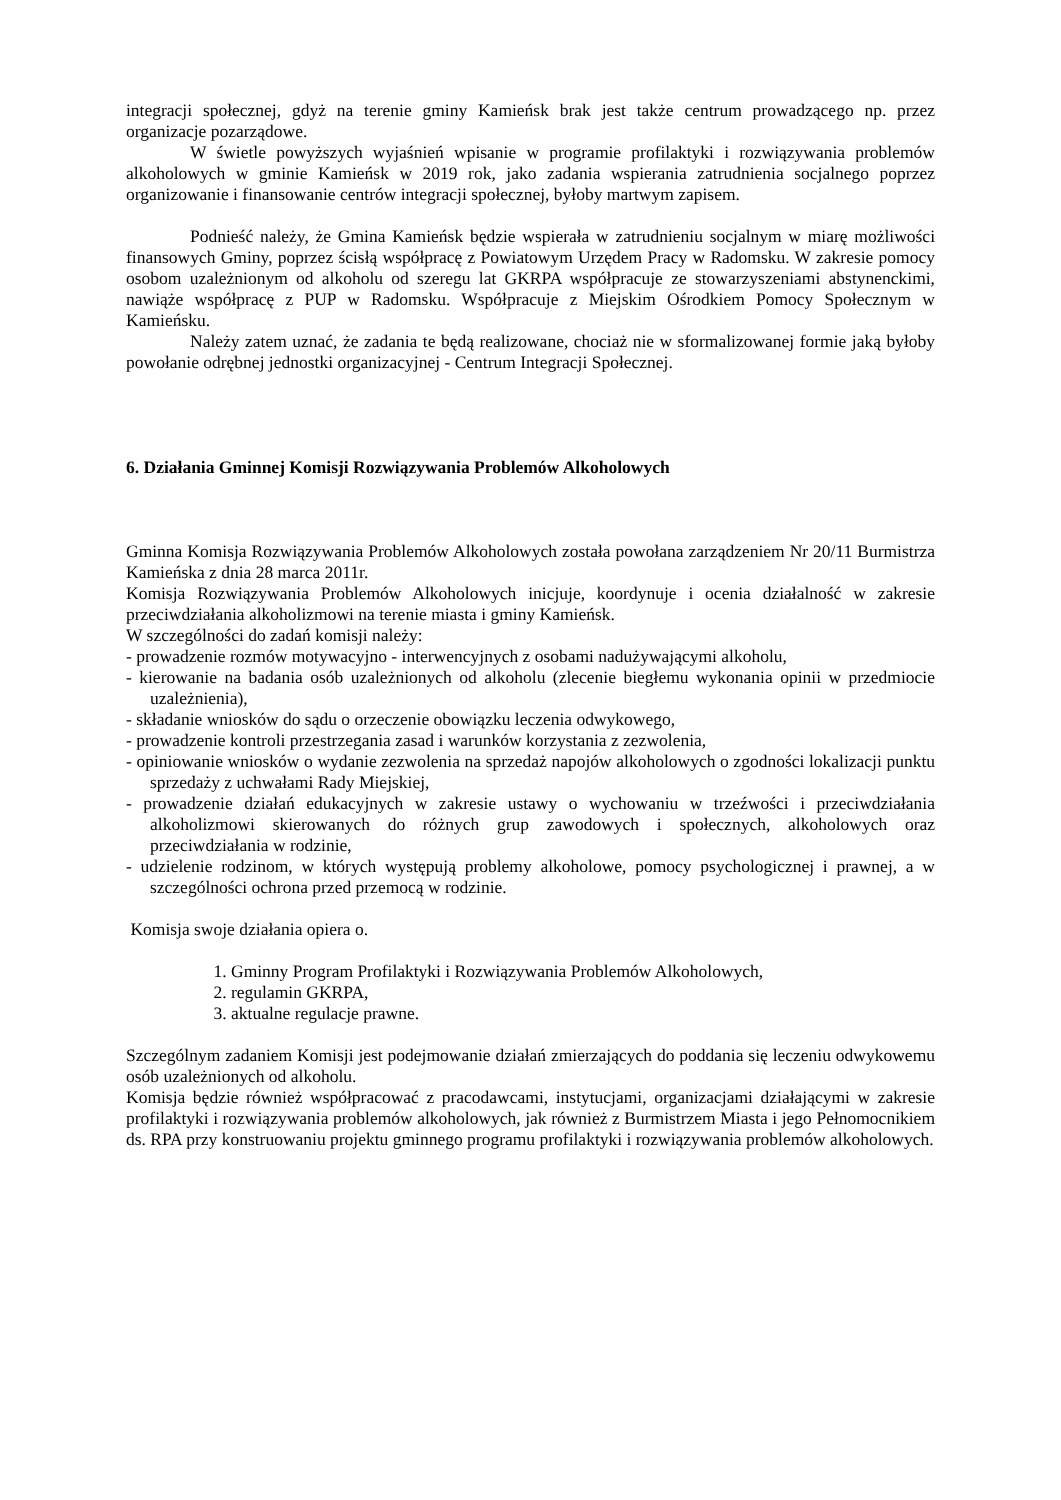integracji społecznej, gdyż na terenie gminy Kamieńsk brak jest także centrum prowadzącego np. przez organizacje pozarządowe.
W świetle powyższych wyjaśnień wpisanie w programie profilaktyki i rozwiązywania problemów alkoholowych w gminie Kamieńsk w 2019 rok, jako zadania wspierania zatrudnienia socjalnego poprzez organizowanie i finansowanie centrów integracji społecznej, byłoby martwym zapisem.
Podnieść należy, że Gmina Kamieńsk będzie wspierała w zatrudnieniu socjalnym w miarę możliwości finansowych Gminy, poprzez ścisłą współpracę z Powiatowym Urzędem Pracy w Radomsku. W zakresie pomocy osobom uzależnionym od alkoholu od szeregu lat GKRPA współpracuje ze stowarzyszeniami abstynenckimi, nawiąże współpracę z PUP w Radomsku. Współpracuje z Miejskim Ośrodkiem Pomocy Społecznym w Kamieńsku.
Należy zatem uznać, że zadania te będą realizowane, chociaż nie w sformalizowanej formie jaką byłoby powołanie odrębnej jednostki organizacyjnej - Centrum Integracji Społecznej.
6. Działania Gminnej Komisji Rozwiązywania Problemów Alkoholowych
Gminna Komisja Rozwiązywania Problemów Alkoholowych została powołana zarządzeniem Nr 20/11 Burmistrza Kamieńska z dnia 28 marca 2011r.
Komisja Rozwiązywania Problemów Alkoholowych inicjuje, koordynuje i ocenia działalność w zakresie przeciwdziałania alkoholizmowi na terenie miasta i gminy Kamieńsk.
W szczególności do zadań komisji należy:
- prowadzenie rozmów motywacyjno - interwencyjnych z osobami nadużywającymi alkoholu,
- kierowanie na badania osób uzależnionych od alkoholu (zlecenie biegłemu wykonania opinii w przedmiocie uzależnienia),
- składanie wniosków do sądu o orzeczenie obowiązku leczenia odwykowego,
- prowadzenie kontroli przestrzegania zasad i warunków korzystania z zezwolenia,
- opiniowanie wniosków o wydanie zezwolenia na sprzedaż napojów alkoholowych o zgodności lokalizacji punktu sprzedaży z uchwałami Rady Miejskiej,
- prowadzenie działań edukacyjnych w zakresie ustawy o wychowaniu w trzeźwości i przeciwdziałania alkoholizmowi skierowanych do różnych grup zawodowych i społecznych, alkoholowych oraz przeciwdziałania w rodzinie,
- udzielenie rodzinom, w których występują problemy alkoholowe, pomocy psychologicznej i prawnej, a w szczególności ochrona przed przemocą w rodzinie.
Komisja swoje działania opiera o.
1. Gminny Program Profilaktyki i Rozwiązywania Problemów Alkoholowych,
2. regulamin GKRPA,
3. aktualne regulacje prawne.
Szczególnym zadaniem Komisji jest podejmowanie działań zmierzających do poddania się leczeniu odwykowemu osób uzależnionych od alkoholu.
Komisja będzie również współpracować z pracodawcami, instytucjami, organizacjami działającymi w zakresie profilaktyki i rozwiązywania problemów alkoholowych, jak również z Burmistrzem Miasta i jego Pełnomocnikiem ds. RPA przy konstruowaniu projektu gminnego programu profilaktyki i rozwiązywania problemów alkoholowych.